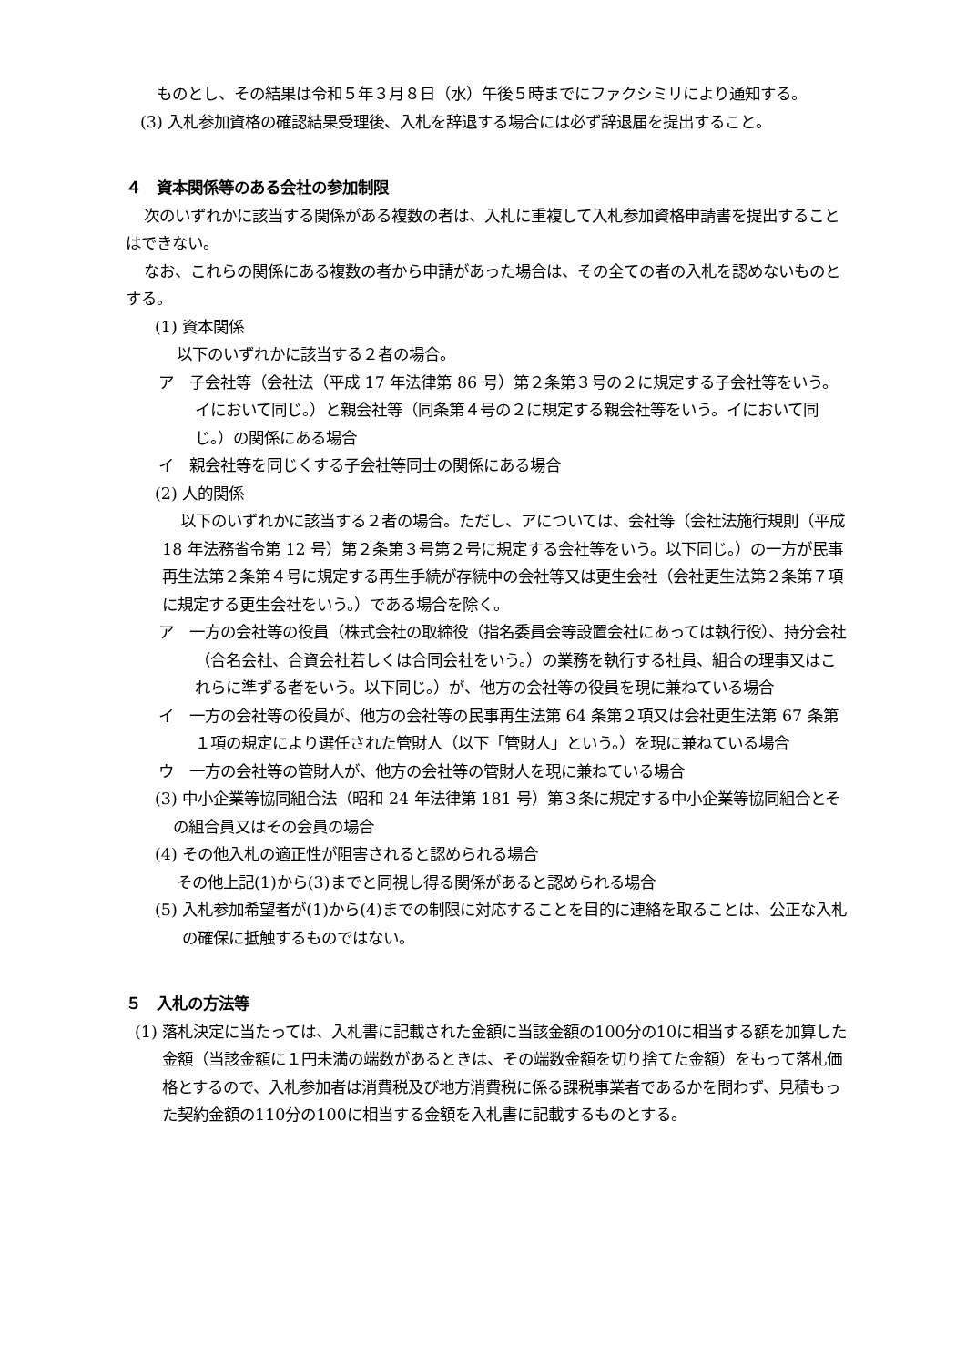ものとし、その結果は令和５年３月８日（水）午後５時までにファクシミリにより通知する。
(3) 入札参加資格の確認結果受理後、入札を辞退する場合には必ず辞退届を提出すること。
４　資本関係等のある会社の参加制限
次のいずれかに該当する関係がある複数の者は、入札に重複して入札参加資格申請書を提出することはできない。
なお、これらの関係にある複数の者から申請があった場合は、その全ての者の入札を認めないものとする。
(1) 資本関係
以下のいずれかに該当する２者の場合。
ア　子会社等（会社法（平成 17 年法律第 86 号）第２条第３号の２に規定する子会社等をいう。イにおいて同じ。）と親会社等（同条第４号の２に規定する親会社等をいう。イにおいて同じ。）の関係にある場合
イ　親会社等を同じくする子会社等同士の関係にある場合
(2) 人的関係
以下のいずれかに該当する２者の場合。ただし、アについては、会社等（会社法施行規則（平成 18 年法務省令第 12 号）第２条第３号第２号に規定する会社等をいう。以下同じ。）の一方が民事再生法第２条第４号に規定する再生手続が存続中の会社等又は更生会社（会社更生法第２条第７項に規定する更生会社をいう。）である場合を除く。
ア　一方の会社等の役員（株式会社の取締役（指名委員会等設置会社にあっては執行役）、持分会社（合名会社、合資会社若しくは合同会社をいう。）の業務を執行する社員、組合の理事又はこれらに準ずる者をいう。以下同じ。）が、他方の会社等の役員を現に兼ねている場合
イ　一方の会社等の役員が、他方の会社等の民事再生法第 64 条第２項又は会社更生法第 67 条第１項の規定により選任された管財人（以下「管財人」という。）を現に兼ねている場合
ウ　一方の会社等の管財人が、他方の会社等の管財人を現に兼ねている場合
(3) 中小企業等協同組合法（昭和 24 年法律第 181 号）第３条に規定する中小企業等協同組合とその組合員又はその会員の場合
(4) その他入札の適正性が阻害されると認められる場合
その他上記(1)から(3)までと同視し得る関係があると認められる場合
(5) 入札参加希望者が(1)から(4)までの制限に対応することを目的に連絡を取ることは、公正な入札の確保に抵触するものではない。
５　入札の方法等
(1) 落札決定に当たっては、入札書に記載された金額に当該金額の100分の10に相当する額を加算した金額（当該金額に１円未満の端数があるときは、その端数金額を切り捨てた金額）をもって落札価格とするので、入札参加者は消費税及び地方消費税に係る課税事業者であるかを問わず、見積もった契約金額の110分の100に相当する金額を入札書に記載するものとする。